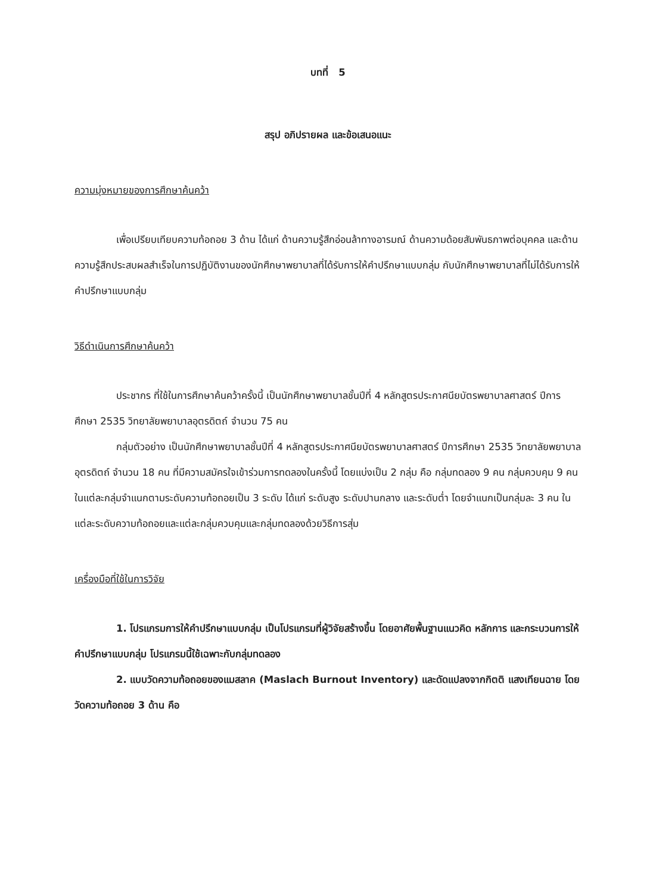บทที่ 5
สรุป อภิปรายผล และข้อเสนอแนะ
ความมุ่งหมายของการศึกษาค้นคว้า
เพื่อเปรียบเทียบความท้อถอย 3 ด้าน ได้แก่ ด้านความรู้สึกอ่อนล้าทางอารมณ์ ด้านความด้อยสัมพันธภาพต่อบุคคล และด้านความรู้สึกประสบผลสำเร็จในการปฏิบัติงานของนักศึกษาพยาบาลที่ได้รับการให้คำปรึกษาแบบกลุ่ม กับนักศึกษาพยาบาลที่ไม่ได้รับการให้คำปรึกษาแบบกลุ่ม
วิธีดำเนินการศึกษาค้นคว้า
ประชากร ที่ใช้ในการศึกษาค้นคว้าครั้งนี้ เป็นนักศึกษาพยาบาลชั้นปีที่ 4 หลักสูตรประกาศนียบัตรพยาบาลศาสตร์ ปีการศึกษา 2535 วิทยาลัยพยาบาลอุตรดิตถ์ จำนวน 75 คน
กลุ่มตัวอย่าง เป็นนักศึกษาพยาบาลชั้นปีที่ 4 หลักสูตรประกาศนียบัตรพยาบาลศาสตร์ ปีการศึกษา 2535 วิทยาลัยพยาบาลอุตรดิตถ์ จำนวน 18 คน ที่มีความสมัครใจเข้าร่วมการทดลองในครั้งนี้ โดยแบ่งเป็น 2 กลุ่ม คือ กลุ่มทดลอง 9 คน กลุ่มควบคุม 9 คน ในแต่ละกลุ่มจำแนกตามระดับความท้อถอยเป็น 3 ระดับ ได้แก่ ระดับสูง ระดับปานกลาง และระดับต่ำ โดยจำแนกเป็นกลุ่มละ 3 คน ในแต่ละระดับความท้อถอยและแต่ละกลุ่มควบคุมและกลุ่มทดลองด้วยวิธีการสุ่ม
เครื่องมือที่ใช้ในการวิจัย
1. โปรแกรมการให้คำปรึกษาแบบกลุ่ม เป็นโปรแกรมที่ผู้วิจัยสร้างขึ้น โดยอาศัยพื้นฐานแนวคิด หลักการ และกระบวนการให้คำปรึกษาแบบกลุ่ม โปรแกรมนี้ใช้เฉพาะกับกลุ่มทดลอง
2. แบบวัดความท้อถอยของแมสลาค (Maslach Burnout Inventory) และดัดแปลงจากกิตติ แสงเทียนฉาย โดยวัดความท้อถอย 3 ด้าน คือ